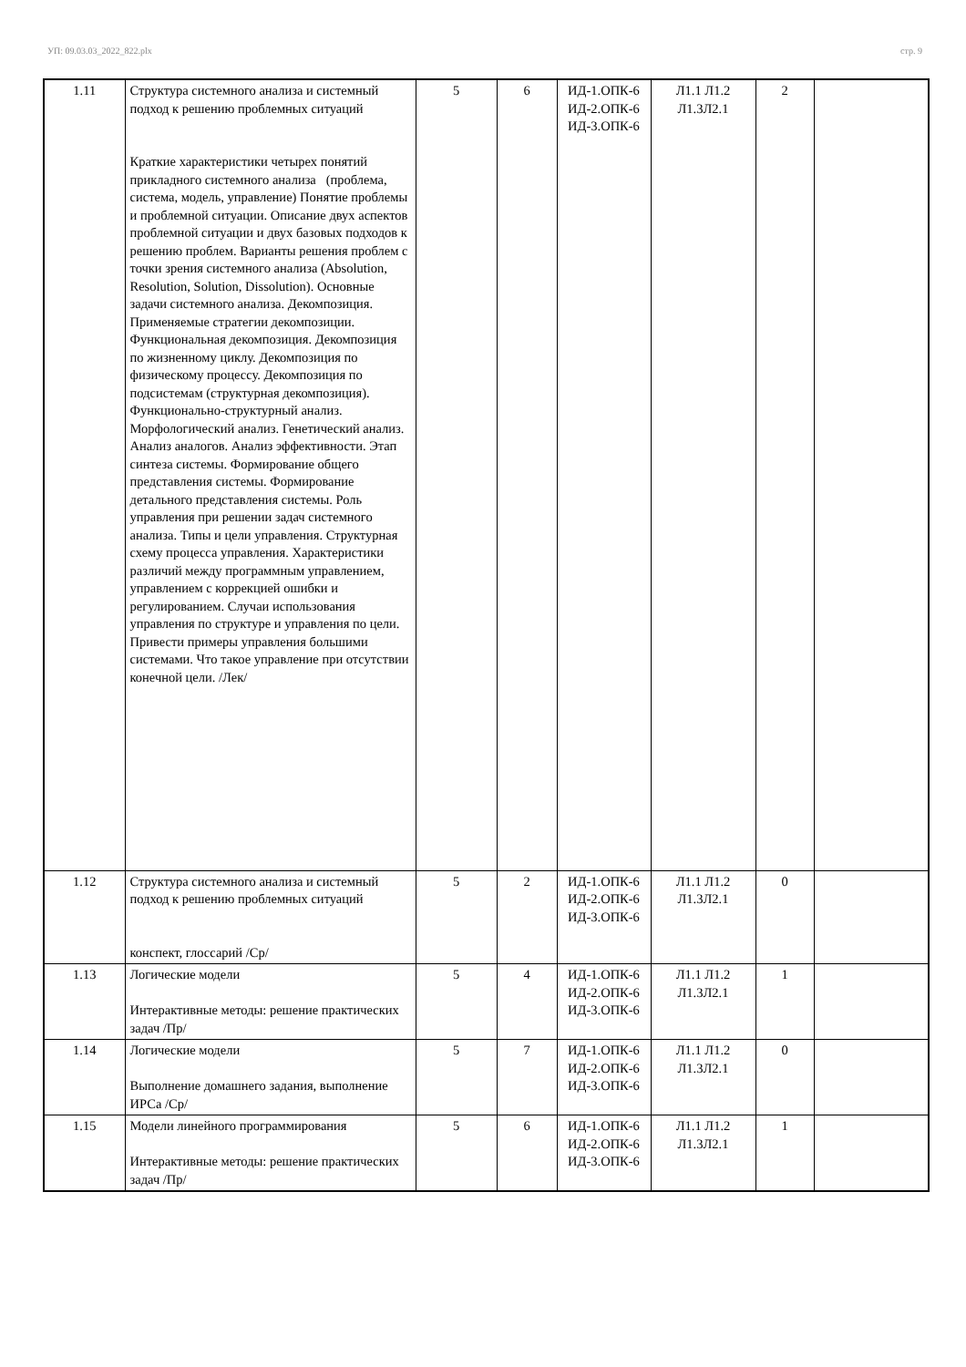УП: 09.03.03_2022_822.plx стр. 9
| 1.11 | Структура системного анализа и системный подход к решению проблемных ситуаций Краткие характеристики четырех понятий прикладного системного анализа (проблема, система, модель, управление) Понятие проблемы и проблемной ситуации. Описание двух аспектов проблемной ситуации и двух базовых подходов к решению проблем. Варианты решения проблем с точки зрения системного анализа (Absolution, Resolution, Solution, Dissolution). Основные задачи системного анализа. Декомпозиция. Применяемые стратегии декомпозиции. Функциональная декомпозиция. Декомпозиция по жизненному циклу. Декомпозиция по физическому процессу. Декомпозиция по подсистемам (структурная декомпозиция). Функционально-структурный анализ. Морфологический анализ. Генетический анализ. Анализ аналогов. Анализ эффективности. Этап синтеза системы. Формирование общего представления системы. Формирование детального представления системы. Роль управления при решении задач системного анализа. Типы и цели управления. Структурная схему процесса управления. Характеристики различий между программным управлением, управлением с коррекцией ошибки и регулированием. Случаи использования управления по структуре и управления по цели. Привести примеры управления большими системами. Что такое управление при отсутствии конечной цели. /Лек/ | 5 | 6 | ИД-1.ОПК-6 ИД-2.ОПК-6 ИД-3.ОПК-6 | Л1.1 Л1.2 Л1.3Л2.1 | 2 | |
| 1.12 | Структура системного анализа и системный подход к решению проблемных ситуаций конспект, глоссарий /Ср/ | 5 | 2 | ИД-1.ОПК-6 ИД-2.ОПК-6 ИД-3.ОПК-6 | Л1.1 Л1.2 Л1.3Л2.1 | 0 | |
| 1.13 | Логические модели Интерактивные методы: решение практических задач /Пр/ | 5 | 4 | ИД-1.ОПК-6 ИД-2.ОПК-6 ИД-3.ОПК-6 | Л1.1 Л1.2 Л1.3Л2.1 | 1 | |
| 1.14 | Логические модели Выполнение домашнего задания, выполнение ИРСа /Ср/ | 5 | 7 | ИД-1.ОПК-6 ИД-2.ОПК-6 ИД-3.ОПК-6 | Л1.1 Л1.2 Л1.3Л2.1 | 0 | |
| 1.15 | Модели линейного программирования Интерактивные методы: решение практических задач /Пр/ | 5 | 6 | ИД-1.ОПК-6 ИД-2.ОПК-6 ИД-3.ОПК-6 | Л1.1 Л1.2 Л1.3Л2.1 | 1 | |